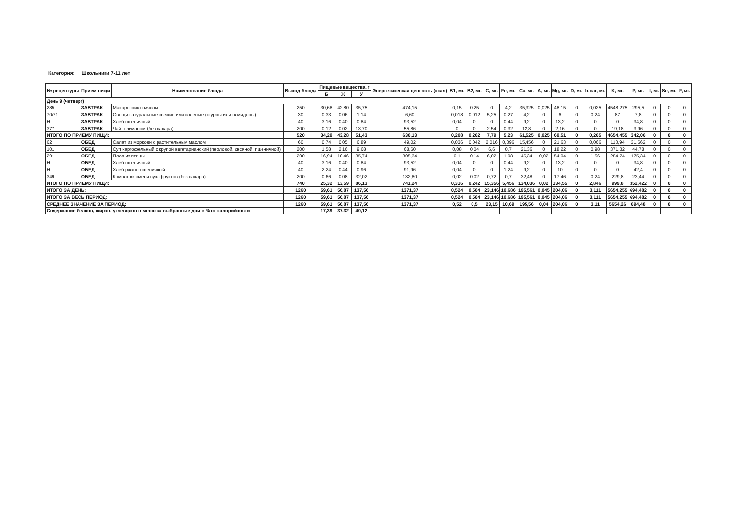Категория: Школьники 7-11 лет
| № рецептуры | Прием пищи | Наименование блюда | Выход блюда | Пищевые вещества, г | | | Энергетическая ценность (ккал) | B1, мг. | B2, мг. | C, мг. | Fe, мг. | Ca, мг. | A, мг. | Mg, мг. | D, мг. | b-car, мг. | K, мг. | P, мг. | I, мг. | Se, мг. | F, мг. |
| --- | --- | --- | --- | --- | --- | --- | --- | --- | --- | --- | --- | --- | --- | --- | --- | --- | --- | --- | --- | --- | --- |
| | | | | Б | Ж | У | | | | | | | | | | | | | | | |
| День 9 (четверг) | | | | | | | | | | | | | | | | | | | | | |
| 285 | ЗАВТРАК | Макаронник с мясом | 250 | 30,68 | 42,80 | 35,75 | 474,15 | 0,15 | 0,25 | 0 | 4,2 | 35,325 | 0,025 | 48,15 | 0 | 0,025 | 4548,275 | 295,5 | 0 | 0 | 0 |
| 70/71 | ЗАВТРАК | Овощи натуральные свежие или соленые (огурцы или помидоры) | 30 | 0,33 | 0,06 | 1,14 | 6,60 | 0,018 | 0,012 | 5,25 | 0,27 | 4,2 | 0 | 6 | 0 | 0,24 | 87 | 7,8 | 0 | 0 | 0 |
| Н | ЗАВТРАК | Хлеб пшеничный | 40 | 3,16 | 0,40 | 0,84 | 93,52 | 0,04 | 0 | 0 | 0,44 | 9,2 | 0 | 13,2 | 0 | 0 | 0 | 34,8 | 0 | 0 | 0 |
| 377 | ЗАВТРАК | Чай с лимоном (без сахара) | 200 | 0,12 | 0,02 | 13,70 | 55,86 | 0 | 0 | 2,54 | 0,32 | 12,8 | 0 | 2,16 | 0 | 0 | 19,18 | 3,96 | 0 | 0 | 0 |
| ИТОГО ПО ПРИЕМУ ПИЩИ: | | | 520 | 34,29 | 43,28 | 51,43 | 630,13 | 0,208 | 0,262 | 7,79 | 5,23 | 61,525 | 0,025 | 69,51 | 0 | 0,265 | 4654,455 | 342,06 | 0 | 0 | 0 |
| 62 | ОБЕД | Салат из моркови с растительным маслом | 60 | 0,74 | 0,05 | 6,89 | 49,02 | 0,036 | 0,042 | 2,016 | 0,396 | 15,456 | 0 | 21,63 | 0 | 0,066 | 113,94 | 31,662 | 0 | 0 | 0 |
| 101 | ОБЕД | Суп картофельный с крупой вегетарианский (перловой, овсяной, пшеничной) | 200 | 1,58 | 2,16 | 9,68 | 68,60 | 0,08 | 0,04 | 6,6 | 0,7 | 21,36 | 0 | 18,22 | 0 | 0,98 | 371,32 | 44,78 | 0 | 0 | 0 |
| 291 | ОБЕД | Плов из птицы | 200 | 16,94 | 10,46 | 35,74 | 305,34 | 0,1 | 0,14 | 6,02 | 1,98 | 46,34 | 0,02 | 54,04 | 0 | 1,56 | 284,74 | 175,34 | 0 | 0 | 0 |
| Н | ОБЕД | Хлеб пшеничный | 40 | 3,16 | 0,40 | 0,84 | 93,52 | 0,04 | 0 | 0 | 0,44 | 9,2 | 0 | 13,2 | 0 | 0 | 0 | 34,8 | 0 | 0 | 0 |
| Н | ОБЕД | Хлеб ржано-пшеничный | 40 | 2,24 | 0,44 | 0,96 | 91,96 | 0,04 | 0 | 0 | 1,24 | 9,2 | 0 | 10 | 0 | 0 | 0 | 42,4 | 0 | 0 | 0 |
| 349 | ОБЕД | Компот из смеси сухофруктов (без сахара) | 200 | 0,66 | 0,08 | 32,02 | 132,80 | 0,02 | 0,02 | 0,72 | 0,7 | 32,48 | 0 | 17,46 | 0 | 0,24 | 229,8 | 23,44 | 0 | 0 | 0 |
| ИТОГО ПО ПРИЕМУ ПИЩИ: | | | 740 | 25,32 | 13,59 | 86,13 | 741,24 | 0,316 | 0,242 | 15,356 | 5,456 | 134,036 | 0,02 | 134,55 | 0 | 2,846 | 999,8 | 352,422 | 0 | 0 | 0 |
| ИТОГО ЗА ДЕНЬ: | | | 1260 | 59,61 | 56,87 | 137,56 | 1371,37 | 0,524 | 0,504 | 23,146 | 10,686 | 195,561 | 0,045 | 204,06 | 0 | 3,111 | 5654,255 | 694,482 | 0 | 0 | 0 |
| ИТОГО ЗА ВЕСЬ ПЕРИОД: | | | 1260 | 59,61 | 56,87 | 137,56 | 1371,37 | 0,524 | 0,504 | 23,146 | 10,686 | 195,561 | 0,045 | 204,06 | 0 | 3,111 | 5654,255 | 694,482 | 0 | 0 | 0 |
| СРЕДНЕЕ ЗНАЧЕНИЕ ЗА ПЕРИОД: | | | 1260 | 59,61 | 56,87 | 137,56 | 1371,37 | 0,52 | 0,5 | 23,15 | 10,69 | 195,56 | 0,04 | 204,06 | 0 | 3,11 | 5654,26 | 694,48 | 0 | 0 | 0 |
| Содержание белков, жиров, углеводов в меню за выбранные дни в % от калорийности | | | | 17,39 | 37,32 | 40,12 | | | | | | | | | | | | | | | |